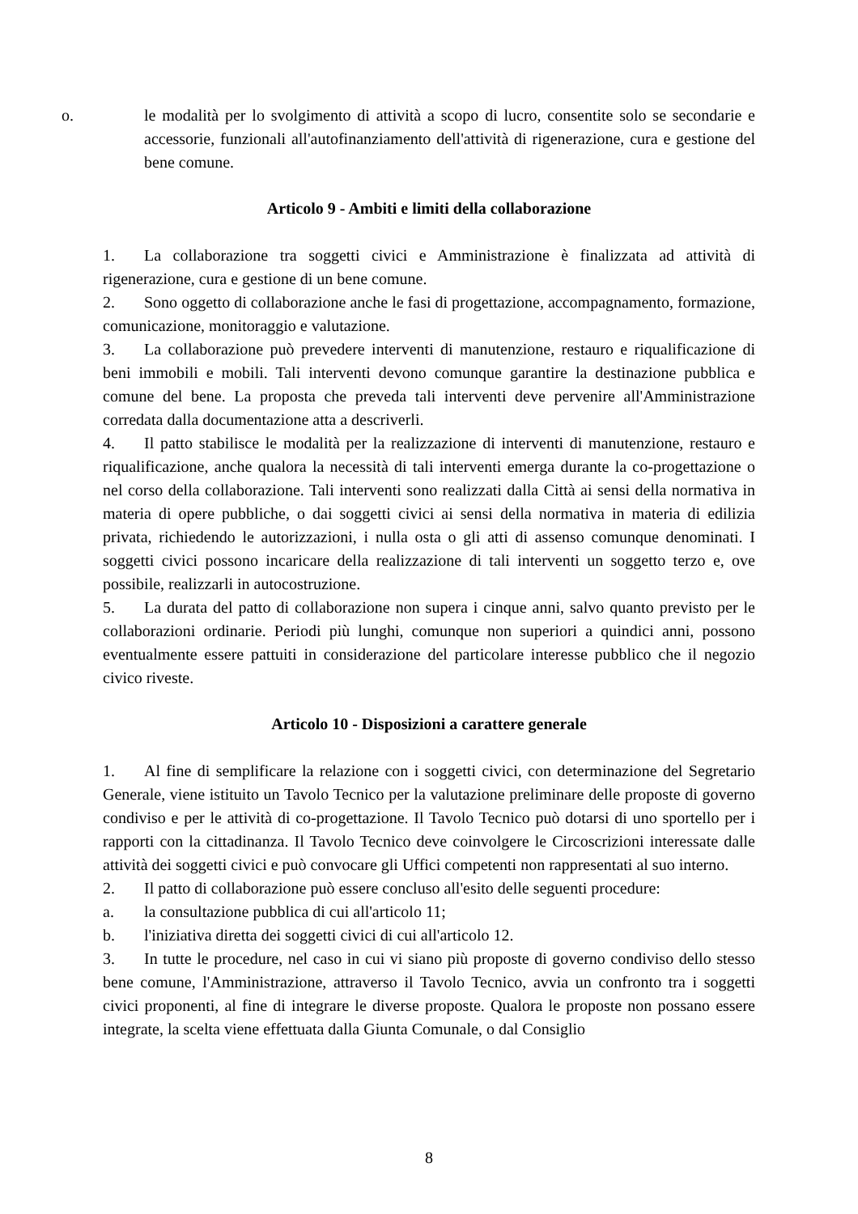o. le modalità per lo svolgimento di attività a scopo di lucro, consentite solo se secondarie e accessorie, funzionali all'autofinanziamento dell'attività di rigenerazione, cura e gestione del bene comune.
Articolo 9 - Ambiti e limiti della collaborazione
1. La collaborazione tra soggetti civici e Amministrazione è finalizzata ad attività di rigenerazione, cura e gestione di un bene comune.
2. Sono oggetto di collaborazione anche le fasi di progettazione, accompagnamento, formazione, comunicazione, monitoraggio e valutazione.
3. La collaborazione può prevedere interventi di manutenzione, restauro e riqualificazione di beni immobili e mobili. Tali interventi devono comunque garantire la destinazione pubblica e comune del bene. La proposta che preveda tali interventi deve pervenire all'Amministrazione corredata dalla documentazione atta a descriverli.
4. Il patto stabilisce le modalità per la realizzazione di interventi di manutenzione, restauro e riqualificazione, anche qualora la necessità di tali interventi emerga durante la co-progettazione o nel corso della collaborazione. Tali interventi sono realizzati dalla Città ai sensi della normativa in materia di opere pubbliche, o dai soggetti civici ai sensi della normativa in materia di edilizia privata, richiedendo le autorizzazioni, i nulla osta o gli atti di assenso comunque denominati. I soggetti civici possono incaricare della realizzazione di tali interventi un soggetto terzo e, ove possibile, realizzarli in autocostruzione.
5. La durata del patto di collaborazione non supera i cinque anni, salvo quanto previsto per le collaborazioni ordinarie. Periodi più lunghi, comunque non superiori a quindici anni, possono eventualmente essere pattuiti in considerazione del particolare interesse pubblico che il negozio civico riveste.
Articolo 10 - Disposizioni a carattere generale
1. Al fine di semplificare la relazione con i soggetti civici, con determinazione del Segretario Generale, viene istituito un Tavolo Tecnico per la valutazione preliminare delle proposte di governo condiviso e per le attività di co-progettazione. Il Tavolo Tecnico può dotarsi di uno sportello per i rapporti con la cittadinanza. Il Tavolo Tecnico deve coinvolgere le Circoscrizioni interessate dalle attività dei soggetti civici e può convocare gli Uffici competenti non rappresentati al suo interno.
2. Il patto di collaborazione può essere concluso all'esito delle seguenti procedure:
a. la consultazione pubblica di cui all'articolo 11;
b. l'iniziativa diretta dei soggetti civici di cui all'articolo 12.
3. In tutte le procedure, nel caso in cui vi siano più proposte di governo condiviso dello stesso bene comune, l'Amministrazione, attraverso il Tavolo Tecnico, avvia un confronto tra i soggetti civici proponenti, al fine di integrare le diverse proposte. Qualora le proposte non possano essere integrate, la scelta viene effettuata dalla Giunta Comunale, o dal Consiglio
8